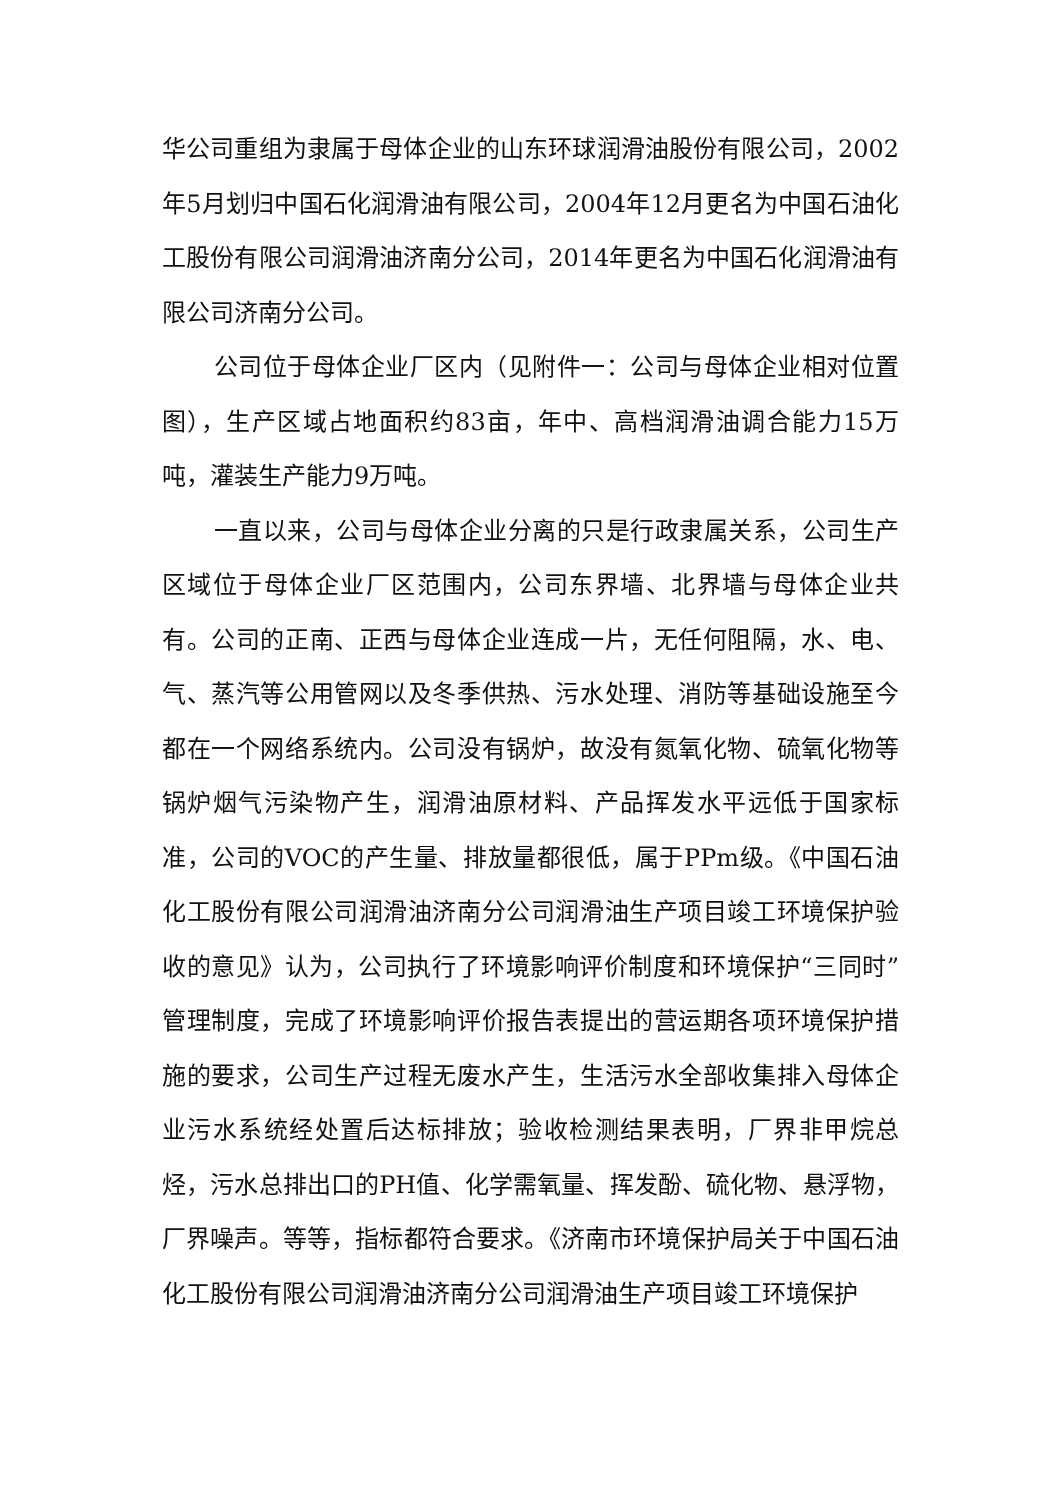华公司重组为隶属于母体企业的山东环球润滑油股份有限公司，2002年5月划归中国石化润滑油有限公司，2004年12月更名为中国石油化工股份有限公司润滑油济南分公司，2014年更名为中国石化润滑油有限公司济南分公司。
公司位于母体企业厂区内（见附件一：公司与母体企业相对位置图），生产区域占地面积约83亩，年中、高档润滑油调合能力15万吨，灌装生产能力9万吨。
一直以来，公司与母体企业分离的只是行政隶属关系，公司生产区域位于母体企业厂区范围内，公司东界墙、北界墙与母体企业共有。公司的正南、正西与母体企业连成一片，无任何阻隔，水、电、气、蒸汽等公用管网以及冬季供热、污水处理、消防等基础设施至今都在一个网络系统内。公司没有锅炉，故没有氮氧化物、硫氧化物等锅炉烟气污染物产生，润滑油原材料、产品挥发水平远低于国家标准，公司的VOC的产生量、排放量都很低，属于PPm级。《中国石油化工股份有限公司润滑油济南分公司润滑油生产项目竣工环境保护验收的意见》认为，公司执行了环境影响评价制度和环境保护“三同时”管理制度，完成了环境影响评价报告表提出的营运期各项环境保护措施的要求，公司生产过程无废水产生，生活污水全部收集排入母体企业污水系统经处置后达标排放；验收检测结果表明，厂界非甲烷总烃，污水总排出口的PH值、化学需氧量、挥发酚、硫化物、悬浮物，厂界噪声。等等，指标都符合要求。《济南市环境保护局关于中国石油化工股份有限公司润滑油济南分公司润滑油生产项目竣工环境保护